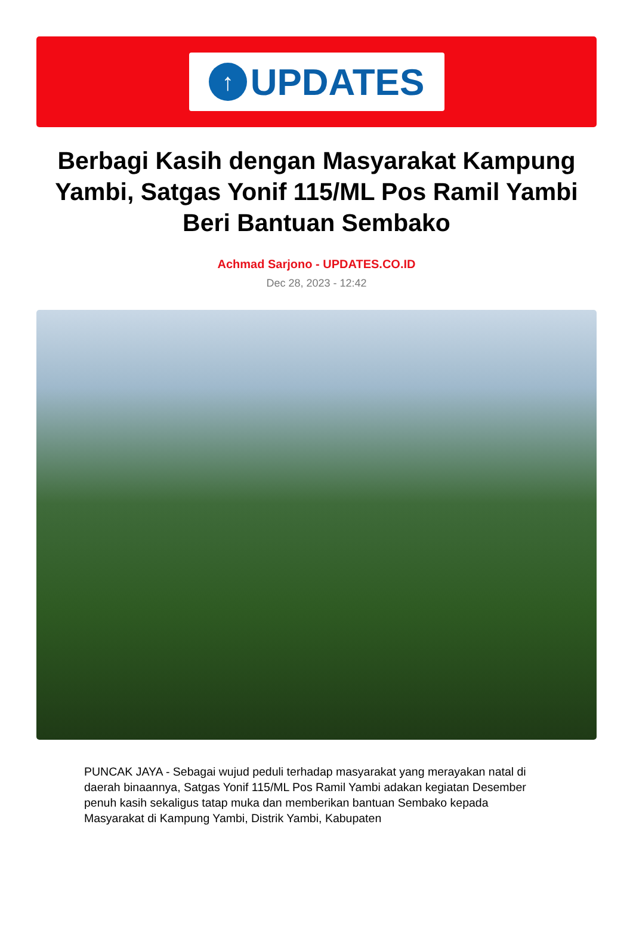↑
UPDATES
Berbagi Kasih dengan Masyarakat Kampung Yambi, Satgas Yonif 115/ML Pos Ramil Yambi Beri Bantuan Sembako
Achmad Sarjono - UPDATES.CO.ID
Dec 28, 2023 - 12:42
PUNCAK JAYA - Sebagai wujud peduli terhadap masyarakat yang merayakan natal di daerah binaannya, Satgas Yonif 115/ML Pos Ramil Yambi adakan kegiatan Desember penuh kasih sekaligus tatap muka dan memberikan bantuan Sembako kepada Masyarakat di Kampung Yambi, Distrik Yambi, Kabupaten